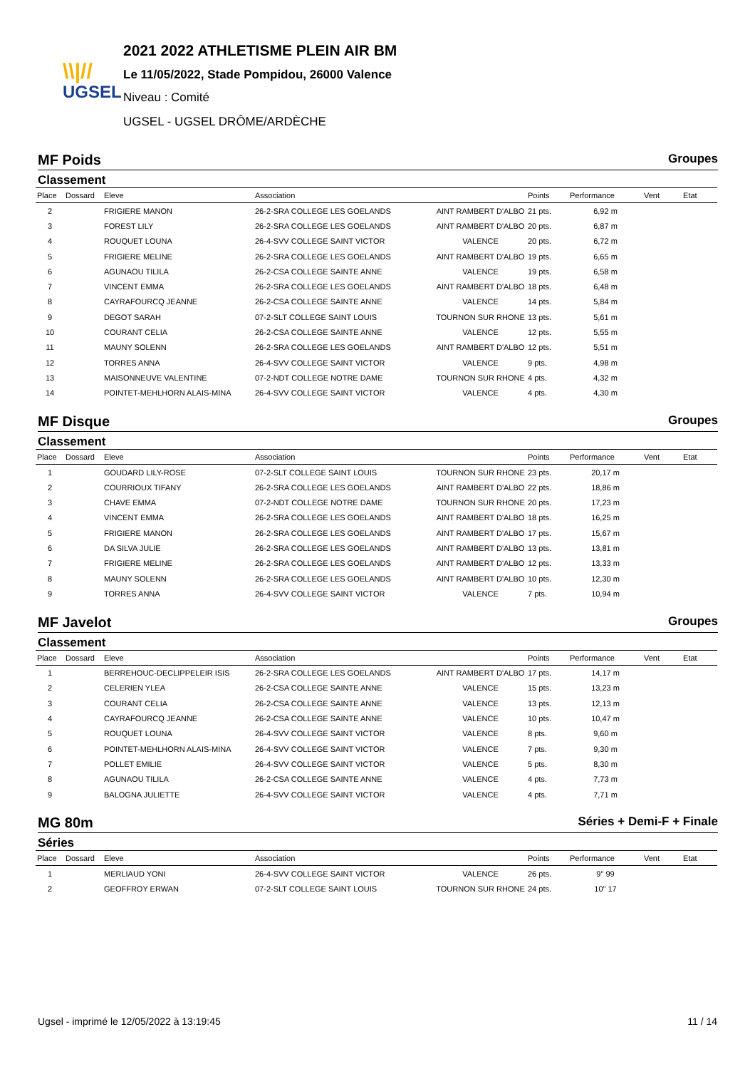\\|//
UGSEL
2021 2022 ATHLETISME PLEIN AIR BM
Le 11/05/2022, Stade Pompidou, 26000 Valence
Niveau : Comité
UGSEL - UGSEL DRÔME/ARDÈCHE
MF Poids Groupes
Classement
| Place | Dossard | Eleve | Association | | Points | Performance | Vent | Etat |
| --- | --- | --- | --- | --- | --- | --- | --- | --- |
| 2 | | FRIGIERE MANON | 26-2-SRA COLLEGE LES GOELANDS | AINT RAMBERT D'ALBO | 21 pts. | 6,92 m | | |
| 3 | | FOREST LILY | 26-2-SRA COLLEGE LES GOELANDS | AINT RAMBERT D'ALBO | 20 pts. | 6,87 m | | |
| 4 | | ROUQUET LOUNA | 26-4-SVV COLLEGE SAINT VICTOR | VALENCE | 20 pts. | 6,72 m | | |
| 5 | | FRIGIERE MELINE | 26-2-SRA COLLEGE LES GOELANDS | AINT RAMBERT D'ALBO | 19 pts. | 6,65 m | | |
| 6 | | AGUNAOU TILILA | 26-2-CSA COLLEGE SAINTE ANNE | VALENCE | 19 pts. | 6,58 m | | |
| 7 | | VINCENT EMMA | 26-2-SRA COLLEGE LES GOELANDS | AINT RAMBERT D'ALBO | 18 pts. | 6,48 m | | |
| 8 | | CAYRAFOURCQ JEANNE | 26-2-CSA COLLEGE SAINTE ANNE | VALENCE | 14 pts. | 5,84 m | | |
| 9 | | DEGOT SARAH | 07-2-SLT COLLEGE SAINT LOUIS | TOURNON SUR RHONE | 13 pts. | 5,61 m | | |
| 10 | | COURANT CELIA | 26-2-CSA COLLEGE SAINTE ANNE | VALENCE | 12 pts. | 5,55 m | | |
| 11 | | MAUNY SOLENN | 26-2-SRA COLLEGE LES GOELANDS | AINT RAMBERT D'ALBO | 12 pts. | 5,51 m | | |
| 12 | | TORRES ANNA | 26-4-SVV COLLEGE SAINT VICTOR | VALENCE | 9 pts. | 4,98 m | | |
| 13 | | MAISONNEUVE VALENTINE | 07-2-NDT COLLEGE NOTRE DAME | TOURNON SUR RHONE | 4 pts. | 4,32 m | | |
| 14 | | POINTET-MEHLHORN ALAIS-MINA | 26-4-SVV COLLEGE SAINT VICTOR | VALENCE | 4 pts. | 4,30 m | | |
MF Disque Groupes
Classement
| Place | Dossard | Eleve | Association | | Points | Performance | Vent | Etat |
| --- | --- | --- | --- | --- | --- | --- | --- | --- |
| 1 | | GOUDARD LILY-ROSE | 07-2-SLT COLLEGE SAINT LOUIS | TOURNON SUR RHONE | 23 pts. | 20,17 m | | |
| 2 | | COURRIOUX TIFANY | 26-2-SRA COLLEGE LES GOELANDS | AINT RAMBERT D'ALBO | 22 pts. | 18,86 m | | |
| 3 | | CHAVE EMMA | 07-2-NDT COLLEGE NOTRE DAME | TOURNON SUR RHONE | 20 pts. | 17,23 m | | |
| 4 | | VINCENT EMMA | 26-2-SRA COLLEGE LES GOELANDS | AINT RAMBERT D'ALBO | 18 pts. | 16,25 m | | |
| 5 | | FRIGIERE MANON | 26-2-SRA COLLEGE LES GOELANDS | AINT RAMBERT D'ALBO | 17 pts. | 15,67 m | | |
| 6 | | DA SILVA JULIE | 26-2-SRA COLLEGE LES GOELANDS | AINT RAMBERT D'ALBO | 13 pts. | 13,81 m | | |
| 7 | | FRIGIERE MELINE | 26-2-SRA COLLEGE LES GOELANDS | AINT RAMBERT D'ALBO | 12 pts. | 13,33 m | | |
| 8 | | MAUNY SOLENN | 26-2-SRA COLLEGE LES GOELANDS | AINT RAMBERT D'ALBO | 10 pts. | 12,30 m | | |
| 9 | | TORRES ANNA | 26-4-SVV COLLEGE SAINT VICTOR | VALENCE | 7 pts. | 10,94 m | | |
MF Javelot Groupes
Classement
| Place | Dossard | Eleve | Association | | Points | Performance | Vent | Etat |
| --- | --- | --- | --- | --- | --- | --- | --- | --- |
| 1 | | BERREHOUC-DECLIPPELEIR ISIS | 26-2-SRA COLLEGE LES GOELANDS | AINT RAMBERT D'ALBO | 17 pts. | 14,17 m | | |
| 2 | | CELERIEN YLEA | 26-2-CSA COLLEGE SAINTE ANNE | VALENCE | 15 pts. | 13,23 m | | |
| 3 | | COURANT CELIA | 26-2-CSA COLLEGE SAINTE ANNE | VALENCE | 13 pts. | 12,13 m | | |
| 4 | | CAYRAFOURCQ JEANNE | 26-2-CSA COLLEGE SAINTE ANNE | VALENCE | 10 pts. | 10,47 m | | |
| 5 | | ROUQUET LOUNA | 26-4-SVV COLLEGE SAINT VICTOR | VALENCE | 8 pts. | 9,60 m | | |
| 6 | | POINTET-MEHLHORN ALAIS-MINA | 26-4-SVV COLLEGE SAINT VICTOR | VALENCE | 7 pts. | 9,30 m | | |
| 7 | | POLLET EMILIE | 26-4-SVV COLLEGE SAINT VICTOR | VALENCE | 5 pts. | 8,30 m | | |
| 8 | | AGUNAOU TILILA | 26-2-CSA COLLEGE SAINTE ANNE | VALENCE | 4 pts. | 7,73 m | | |
| 9 | | BALOGNA JULIETTE | 26-4-SVV COLLEGE SAINT VICTOR | VALENCE | 4 pts. | 7,71 m | | |
MG 80m Séries + Demi-F + Finale
Séries
| Place | Dossard | Eleve | Association | | Points | Performance | Vent | Etat |
| --- | --- | --- | --- | --- | --- | --- | --- | --- |
| 1 | | MERLIAUD YONI | 26-4-SVV COLLEGE SAINT VICTOR | VALENCE | 26 pts. | 9" 99 | | |
| 2 | | GEOFFROY ERWAN | 07-2-SLT COLLEGE SAINT LOUIS | TOURNON SUR RHONE | 24 pts. | 10" 17 | | |
Ugsel - imprimé le 12/05/2022 à 13:19:45 11 / 14